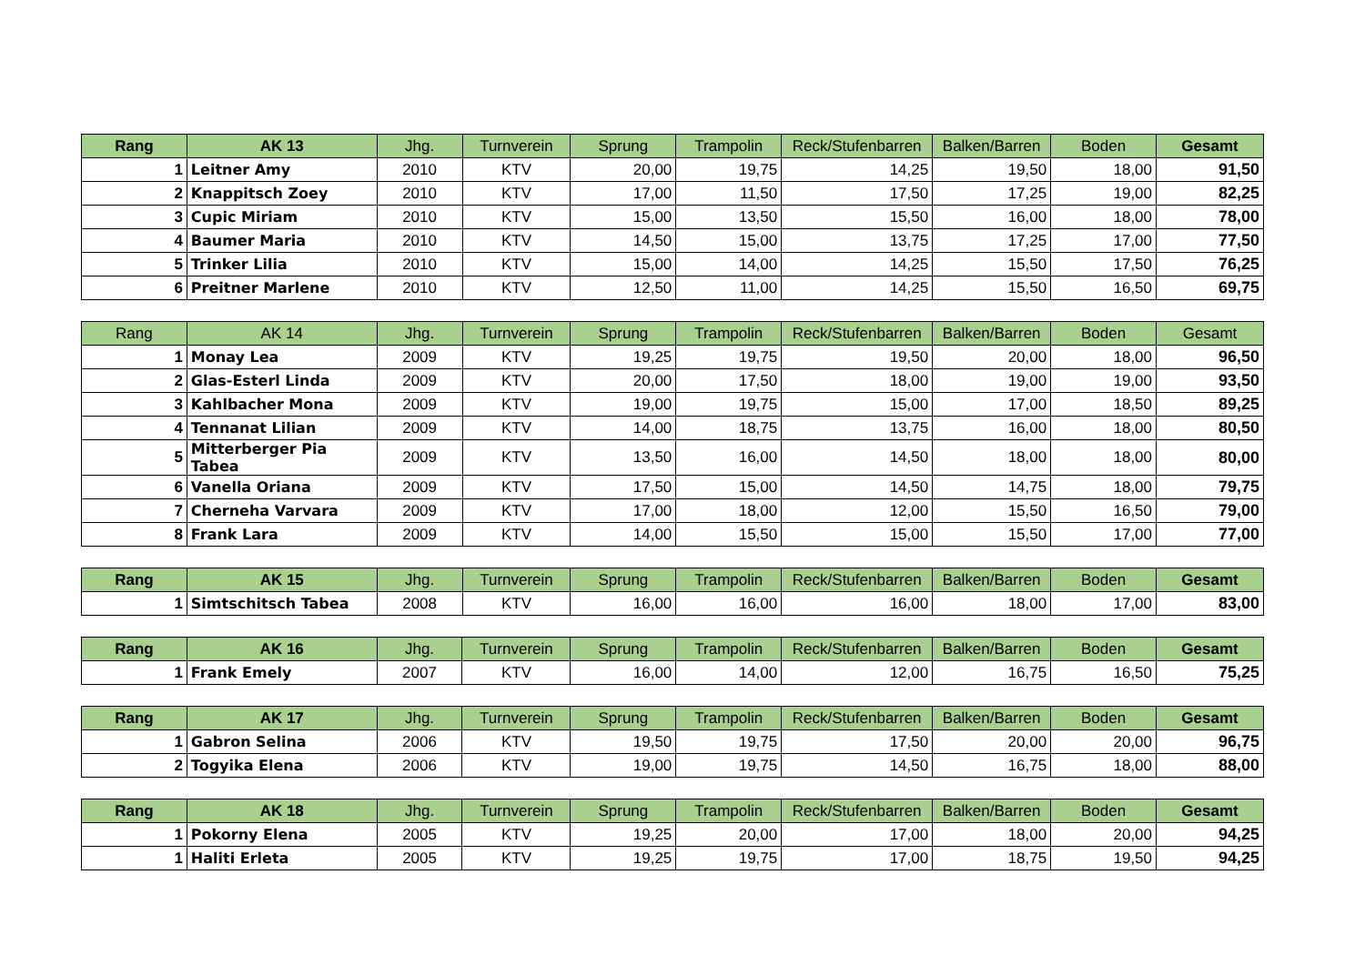| Rang | AK 13 | Jhg. | Turnverein | Sprung | Trampolin | Reck/Stufenbarren | Balken/Barren | Boden | Gesamt |
| --- | --- | --- | --- | --- | --- | --- | --- | --- | --- |
| 1 | Leitner Amy | 2010 | KTV | 20,00 | 19,75 | 14,25 | 19,50 | 18,00 | 91,50 |
| 2 | Knappitsch Zoey | 2010 | KTV | 17,00 | 11,50 | 17,50 | 17,25 | 19,00 | 82,25 |
| 3 | Cupic Miriam | 2010 | KTV | 15,00 | 13,50 | 15,50 | 16,00 | 18,00 | 78,00 |
| 4 | Baumer Maria | 2010 | KTV | 14,50 | 15,00 | 13,75 | 17,25 | 17,00 | 77,50 |
| 5 | Trinker Lilia | 2010 | KTV | 15,00 | 14,00 | 14,25 | 15,50 | 17,50 | 76,25 |
| 6 | Preitner Marlene | 2010 | KTV | 12,50 | 11,00 | 14,25 | 15,50 | 16,50 | 69,75 |
| Rang | AK 14 | Jhg. | Turnverein | Sprung | Trampolin | Reck/Stufenbarren | Balken/Barren | Boden | Gesamt |
| --- | --- | --- | --- | --- | --- | --- | --- | --- | --- |
| 1 | Monay Lea | 2009 | KTV | 19,25 | 19,75 | 19,50 | 20,00 | 18,00 | 96,50 |
| 2 | Glas-Esterl Linda | 2009 | KTV | 20,00 | 17,50 | 18,00 | 19,00 | 19,00 | 93,50 |
| 3 | Kahlbacher Mona | 2009 | KTV | 19,00 | 19,75 | 15,00 | 17,00 | 18,50 | 89,25 |
| 4 | Tennanat Lilian | 2009 | KTV | 14,00 | 18,75 | 13,75 | 16,00 | 18,00 | 80,50 |
| 5 | Mitterberger Pia Tabea | 2009 | KTV | 13,50 | 16,00 | 14,50 | 18,00 | 18,00 | 80,00 |
| 6 | Vanella Oriana | 2009 | KTV | 17,50 | 15,00 | 14,50 | 14,75 | 18,00 | 79,75 |
| 7 | Cherneha Varvara | 2009 | KTV | 17,00 | 18,00 | 12,00 | 15,50 | 16,50 | 79,00 |
| 8 | Frank Lara | 2009 | KTV | 14,00 | 15,50 | 15,00 | 15,50 | 17,00 | 77,00 |
| Rang | AK 15 | Jhg. | Turnverein | Sprung | Trampolin | Reck/Stufenbarren | Balken/Barren | Boden | Gesamt |
| --- | --- | --- | --- | --- | --- | --- | --- | --- | --- |
| 1 | Simtschitsch Tabea | 2008 | KTV | 16,00 | 16,00 | 16,00 | 18,00 | 17,00 | 83,00 |
| Rang | AK 16 | Jhg. | Turnverein | Sprung | Trampolin | Reck/Stufenbarren | Balken/Barren | Boden | Gesamt |
| --- | --- | --- | --- | --- | --- | --- | --- | --- | --- |
| 1 | Frank Emely | 2007 | KTV | 16,00 | 14,00 | 12,00 | 16,75 | 16,50 | 75,25 |
| Rang | AK 17 | Jhg. | Turnverein | Sprung | Trampolin | Reck/Stufenbarren | Balken/Barren | Boden | Gesamt |
| --- | --- | --- | --- | --- | --- | --- | --- | --- | --- |
| 1 | Gabron Selina | 2006 | KTV | 19,50 | 19,75 | 17,50 | 20,00 | 20,00 | 96,75 |
| 2 | Togyika Elena | 2006 | KTV | 19,00 | 19,75 | 14,50 | 16,75 | 18,00 | 88,00 |
| Rang | AK 18 | Jhg. | Turnverein | Sprung | Trampolin | Reck/Stufenbarren | Balken/Barren | Boden | Gesamt |
| --- | --- | --- | --- | --- | --- | --- | --- | --- | --- |
| 1 | Pokorny Elena | 2005 | KTV | 19,25 | 20,00 | 17,00 | 18,00 | 20,00 | 94,25 |
| 1 | Haliti Erleta | 2005 | KTV | 19,25 | 19,75 | 17,00 | 18,75 | 19,50 | 94,25 |